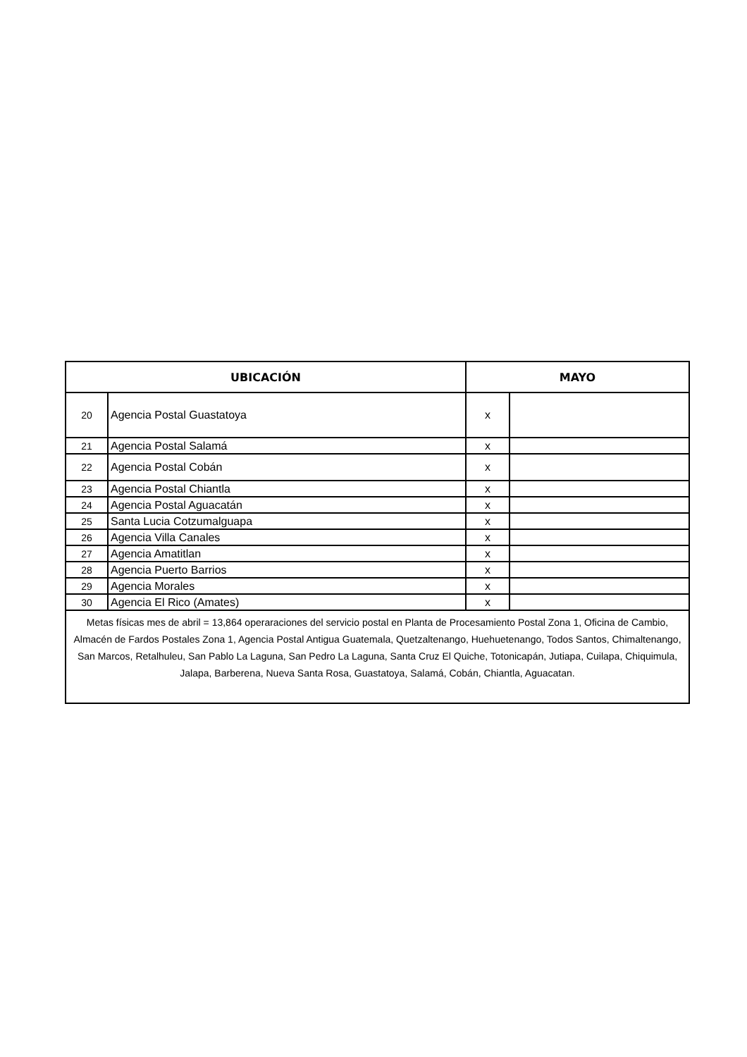| UBICACIÓN | | MAYO | |
| --- | --- | --- | --- |
| 20 | Agencia Postal Guastatoya | x | |
| 21 | Agencia Postal Salamá | x | |
| 22 | Agencia Postal Cobán | x | |
| 23 | Agencia Postal Chiantla | x | |
| 24 | Agencia Postal Aguacatán | x | |
| 25 | Santa Lucia Cotzumalguapa | x | |
| 26 | Agencia Villa Canales | x | |
| 27 | Agencia Amatitlan | x | |
| 28 | Agencia Puerto Barrios | x | |
| 29 | Agencia Morales | x | |
| 30 | Agencia El Rico (Amates) | x | |
| Metas físicas mes de abril = 13,864 operaraciones del servicio postal en Planta de Procesamiento Postal Zona 1, Oficina de Cambio, Almacén de Fardos Postales Zona 1, Agencia Postal Antigua Guatemala, Quetzaltenango, Huehuetenango, Todos Santos, Chimaltenango, San Marcos, Retalhuleu, San Pablo La Laguna, San Pedro La Laguna, Santa Cruz El Quiche, Totonicapán, Jutiapa, Cuilapa, Chiquimula, Jalapa, Barberena, Nueva Santa Rosa, Guastatoya, Salamá, Cobán, Chiantla, Aguacatan. | | | |